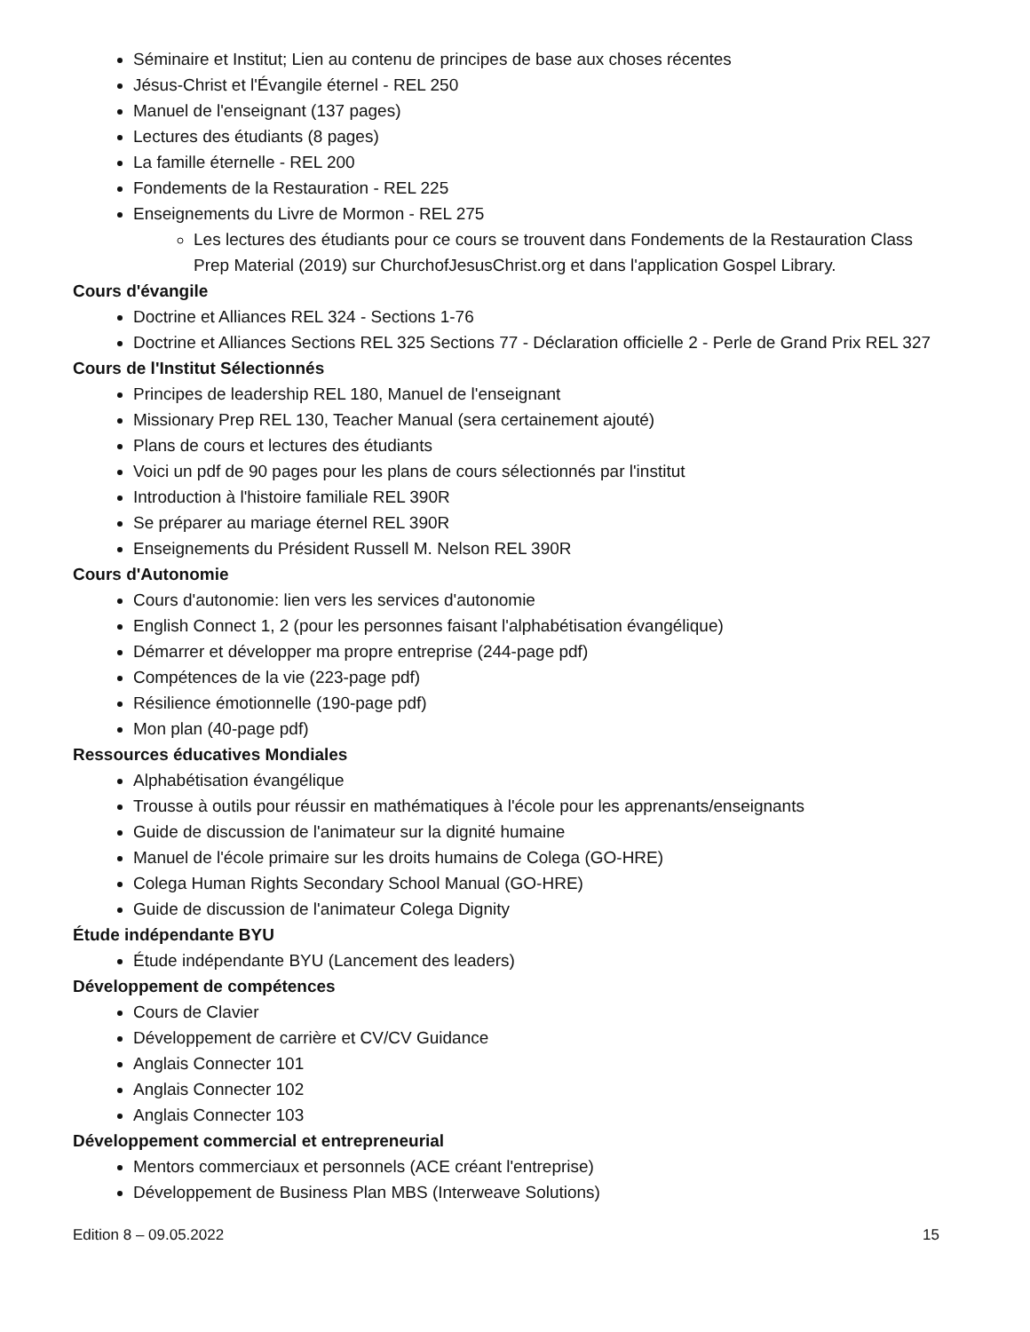Séminaire et Institut; Lien au contenu de principes de base aux choses récentes
Jésus-Christ et l'Évangile éternel - REL 250
Manuel de l'enseignant (137 pages)
Lectures des étudiants (8 pages)
La famille éternelle - REL 200
Fondements de la Restauration - REL 225
Enseignements du Livre de Mormon - REL 275
Les lectures des étudiants pour ce cours se trouvent dans Fondements de la Restauration Class Prep Material (2019) sur ChurchofJesusChrist.org et dans l'application Gospel Library.
Cours d'évangile
Doctrine et Alliances REL 324 - Sections 1-76
Doctrine et Alliances Sections REL 325 Sections 77 - Déclaration officielle 2 - Perle de Grand Prix REL 327
Cours de l'Institut Sélectionnés
Principes de leadership REL 180, Manuel de l'enseignant
Missionary Prep REL 130, Teacher Manual (sera certainement ajouté)
Plans de cours et lectures des étudiants
Voici un pdf de 90 pages pour les plans de cours sélectionnés par l'institut
Introduction à l'histoire familiale REL 390R
Se préparer au mariage éternel REL 390R
Enseignements du Président Russell M. Nelson REL 390R
Cours d'Autonomie
Cours d'autonomie: lien vers les services d'autonomie
English Connect 1, 2 (pour les personnes faisant l'alphabétisation évangélique)
Démarrer et développer ma propre entreprise (244-page pdf)
Compétences de la vie (223-page pdf)
Résilience émotionnelle (190-page pdf)
Mon plan (40-page pdf)
Ressources éducatives Mondiales
Alphabétisation évangélique
Trousse à outils pour réussir en mathématiques à l'école pour les apprenants/enseignants
Guide de discussion de l'animateur sur la dignité humaine
Manuel de l'école primaire sur les droits humains de Colega (GO-HRE)
Colega Human Rights Secondary School Manual (GO-HRE)
Guide de discussion de l'animateur Colega Dignity
Étude indépendante BYU
Étude indépendante BYU (Lancement des leaders)
Développement de compétences
Cours de Clavier
Développement de carrière et CV/CV Guidance
Anglais Connecter 101
Anglais Connecter 102
Anglais Connecter 103
Développement commercial et entrepreneurial
Mentors commerciaux et personnels (ACE créant l'entreprise)
Développement de Business Plan MBS (Interweave Solutions)
Edition 8 – 09.05.2022 15